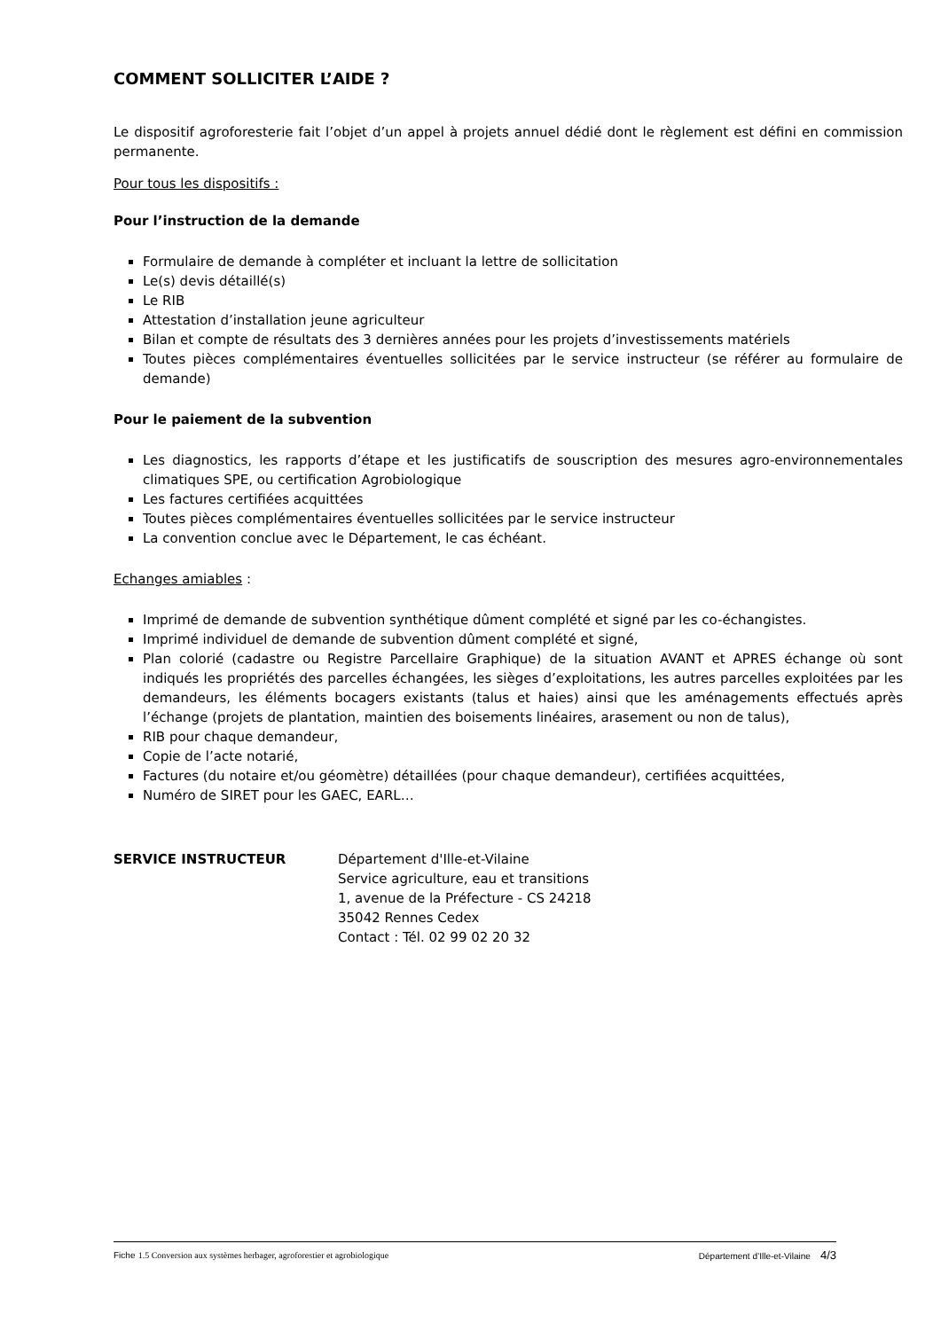COMMENT SOLLICITER L’AIDE ?
Le dispositif agroforesterie fait l’objet d’un appel à projets annuel dédié dont le règlement est défini en commission permanente.
Pour tous les dispositifs :
Pour l’instruction de la demande
Formulaire de demande à compléter et incluant la lettre de sollicitation
Le(s) devis détaillé(s)
Le RIB
Attestation d’installation jeune agriculteur
Bilan et compte de résultats des 3 dernières années pour les projets d’investissements matériels
Toutes pièces complémentaires éventuelles sollicitées par le service instructeur (se référer au formulaire de demande)
Pour le paiement de la subvention
Les diagnostics, les rapports d’étape et les justificatifs de souscription des mesures agro-environnementales climatiques SPE, ou certification Agrobiologique
Les factures certifiées acquittées
Toutes pièces complémentaires éventuelles sollicitées par le service instructeur
La convention conclue avec le Département, le cas échéant.
Echanges amiables :
Imprimé de demande de subvention synthétique dûment complété et signé par les co-échangistes.
Imprimé individuel de demande de subvention dûment complété et signé,
Plan colorié (cadastre ou Registre Parcellaire Graphique) de la situation AVANT et APRES échange où sont indiqués les propriétés des parcelles échangées, les sièges d’exploitations, les autres parcelles exploitées par les demandeurs, les éléments bocagers existants (talus et haies) ainsi que les aménagements effectués après l’échange (projets de plantation, maintien des boisements linéaires, arasement ou non de talus),
RIB pour chaque demandeur,
Copie de l’acte notarié,
Factures (du notaire et/ou géomètre) détaillées (pour chaque demandeur), certifiées acquittées,
Numéro de SIRET pour les GAEC, EARL…
SERVICE INSTRUCTEUR Département d'Ille-et-Vilaine
Service agriculture, eau et transitions
1, avenue de la Préfecture - CS 24218
35042 Rennes Cedex
Contact : Tél. 02 99 02 20 32
Fiche 1.5 Conversion aux systèmes herbager, agroforestier et agrobiologique
Département d’Ille-et-Vilaine 4/3